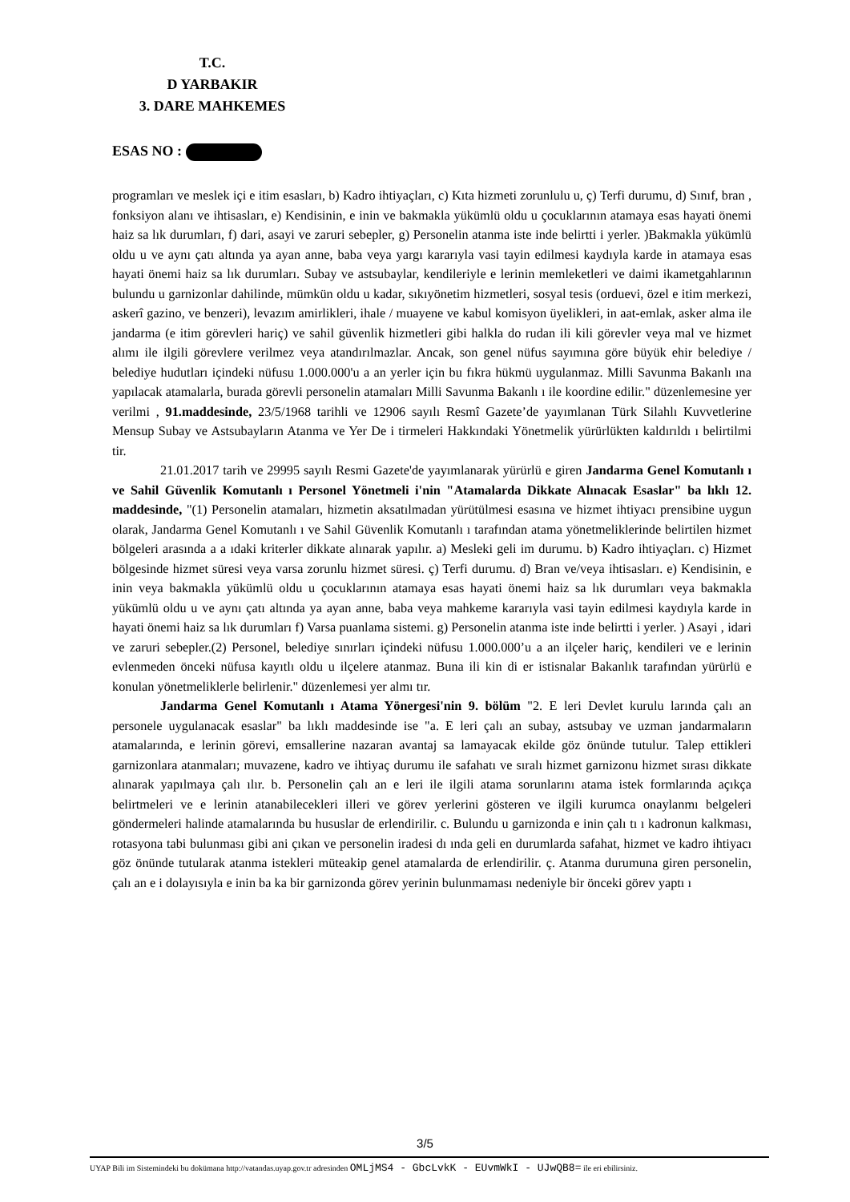T.C.
D YARBAKIR
3. DARE MAHKEMES
ESAS NO :
programları ve meslek içi e itim esasları, b) Kadro ihtiyaçları, c) Kıta hizmeti zorunlulu u, ç) Terfi durumu, d) Sınıf, bran , fonksiyon alanı ve ihtisasları, e) Kendisinin, e inin ve bakmakla yükümlü oldu u çocuklarının atamaya esas hayati önemi haiz sa lık durumları, f) dari, asayi ve zaruri sebepler, g) Personelin atanma iste inde belirtti i yerler. )Bakmakla yükümlü oldu u ve aynı çatı altında ya ayan anne, baba veya yargı kararıyla vasi tayin edilmesi kaydıyla karde in atamaya esas hayati önemi haiz sa lık durumları. Subay ve astsubaylar, kendileriyle e lerinin memleketleri ve daimi ikametgahlarının bulundu u garnizonlar dahilinde, mümkün oldu u kadar, sıkıyönetim hizmetleri, sosyal tesis (orduevi, özel e itim merkezi, askerî gazino, ve benzeri), levazım amirlikleri, ihale / muayene ve kabul komisyon üyelikleri, in aat-emlak, asker alma ile jandarma (e itim görevleri hariç) ve sahil güvenlik hizmetleri gibi halkla do rudan ili kili görevler veya mal ve hizmet alımı ile ilgili görevlere verilmez veya atandırılmazlar. Ancak, son genel nüfus sayımına göre büyük ehir belediye / belediye hudutları içindeki nüfusu 1.000.000'u a an yerler için bu fıkra hükmü uygulanmaz. Milli Savunma Bakanlı ına yapılacak atamalarla, burada görevli personelin atamaları Milli Savunma Bakanlı ı ile koordine edilir." düzenlemesine yer verilmi , 91.maddesinde, 23/5/1968 tarihli ve 12906 sayılı Resmî Gazete’de yayımlanan Türk Silahlı Kuvvetlerine Mensup Subay ve Astsubayların Atanma ve Yer De i tirmeleri Hakkındaki Yönetmelik yürürlükten kaldırıldı ı belirtilmi tir.
21.01.2017 tarih ve 29995 sayılı Resmi Gazete'de yayımlanarak yürürlü e giren Jandarma Genel Komutanlı ı ve Sahil Güvenlik Komutanlı ı Personel Yönetmeli i'nin "Atamalarda Dikkate Alınacak Esaslar" ba lıklı 12. maddesinde, "(1) Personelin atamaları, hizmetin aksatılmadan yürütülmesi esasına ve hizmet ihtiyacı prensibine uygun olarak, Jandarma Genel Komutanlı ı ve Sahil Güvenlik Komutanlı ı tarafından atama yönetmeliklerinde belirtilen hizmet bölgeleri arasında a a ıdaki kriterler dikkate alınarak yapılır. a) Mesleki geli im durumu. b) Kadro ihtiyaçları. c) Hizmet bölgesinde hizmet süresi veya varsa zorunlu hizmet süresi. ç) Terfi durumu. d) Bran ve/veya ihtisasları. e) Kendisinin, e inin veya bakmakla yükümlü oldu u çocuklarının atamaya esas hayati önemi haiz sa lık durumları veya bakmakla yükümlü oldu u ve aynı çatı altında ya ayan anne, baba veya mahkeme kararıyla vasi tayin edilmesi kaydıyla karde in hayati önemi haiz sa lık durumları f) Varsa puanlama sistemi. g) Personelin atanma iste inde belirtti i yerler. ) Asayi , idari ve zaruri sebepler.(2) Personel, belediye sınırları içindeki nüfusu 1.000.000’u a an ilçeler hariç, kendileri ve e lerinin evlenmeden önceki nüfusa kayıtlı oldu u ilçelere atanmaz. Buna ili kin di er istisnalar Bakanlık tarafından yürürlü e konulan yönetmeliklerle belirlenir." düzenlemesi yer almı tır.
Jandarma Genel Komutanlı ı Atama Yönergesi'nin 9. bölüm "2. E leri Devlet kurulu larında çalı an personele uygulanacak esaslar" ba lıklı maddesinde ise "a. E leri çalı an subay, astsubay ve uzman jandarmaların atamalarında, e lerinin görevi, emsallerine nazaran avantaj sa lamayacak ekilde göz önünde tutulur. Talep ettikleri garnizonlara atanmaları; muvazene, kadro ve ihtiyaç durumu ile safahatı ve sıralı hizmet garnizonu hizmet sırası dikkate alınarak yapılmaya çalı ılır. b. Personelin çalı an e leri ile ilgili atama sorunlarını atama istek formlarında açıkça belirtmeleri ve e lerinin atanabilecekleri illeri ve görev yerlerini gösteren ve ilgili kurumca onaylanmı belgeleri göndermeleri halinde atamalarında bu hususlar de erlendirilir. c. Bulundu u garnizonda e inin çalı tı ı kadronun kalkması, rotasyona tabi bulunması gibi ani çıkan ve personelin iradesi dı ında geli en durumlarda safahat, hizmet ve kadro ihtiyacı göz önünde tutularak atanma istekleri müteakip genel atamalarda de erlendirilir. ç. Atanma durumuna giren personelin, çalı an e i dolayısıyla e inin ba ka bir garnizonda görev yerinin bulunmaması nedeniyle bir önceki görev yaptı ı
3/5
UYAP Bili im Sistemindeki bu dokümana http://vatandas.uyap.gov.tr adresinden OMLjMS4 - GbcLvkK - EUvmWkI - UJwQB8= ile eri ebilirsiniz.